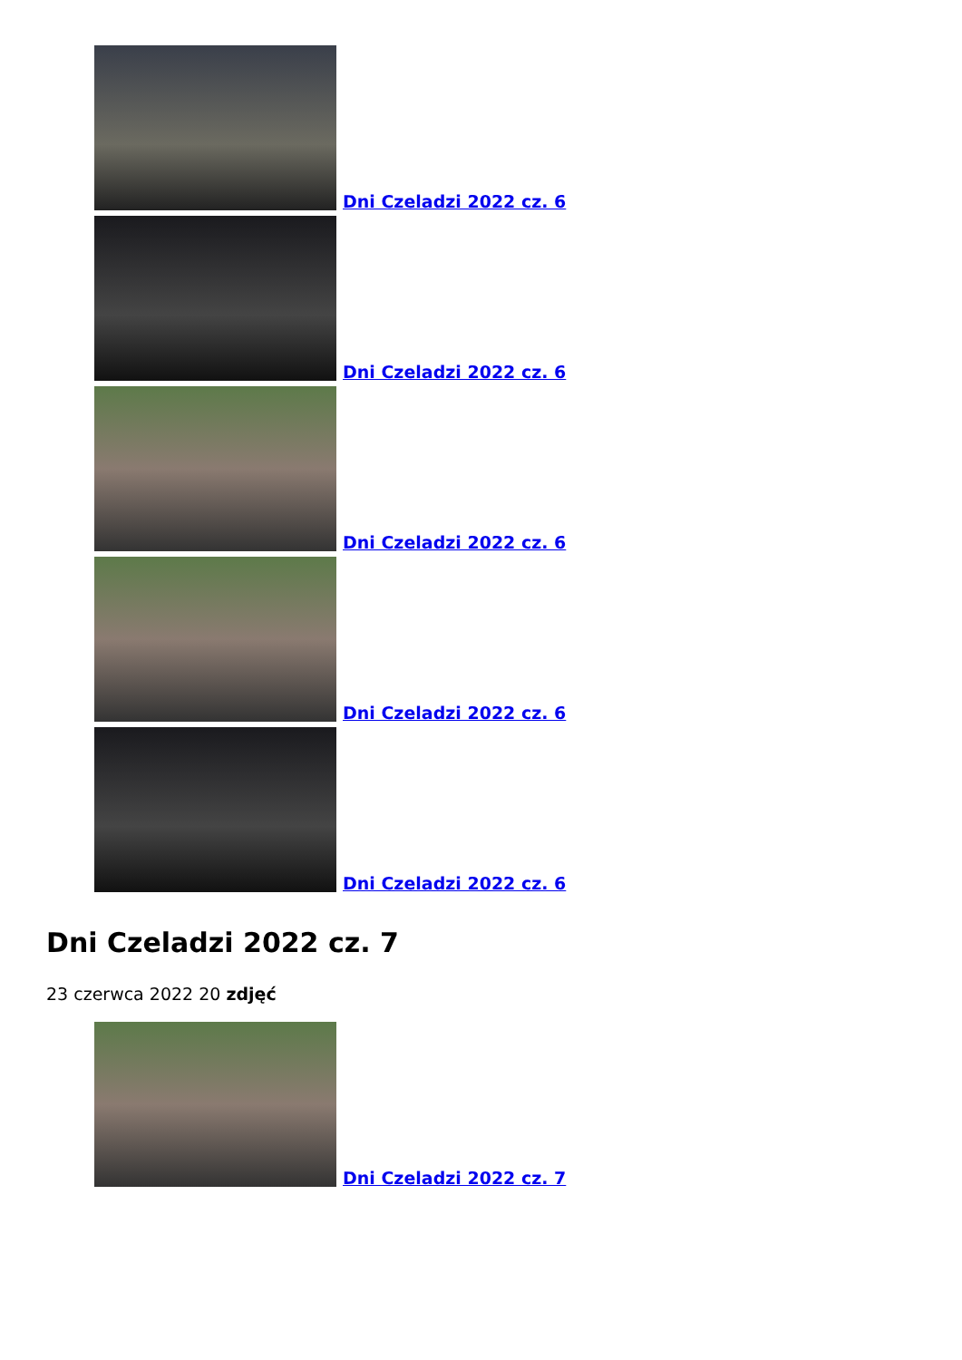Dni Czeladzi 2022 cz. 6
Dni Czeladzi 2022 cz. 6
Dni Czeladzi 2022 cz. 6
Dni Czeladzi 2022 cz. 6
Dni Czeladzi 2022 cz. 6
Dni Czeladzi 2022 cz. 7
23 czerwca 2022 20 zdjęć
Dni Czeladzi 2022 cz. 7